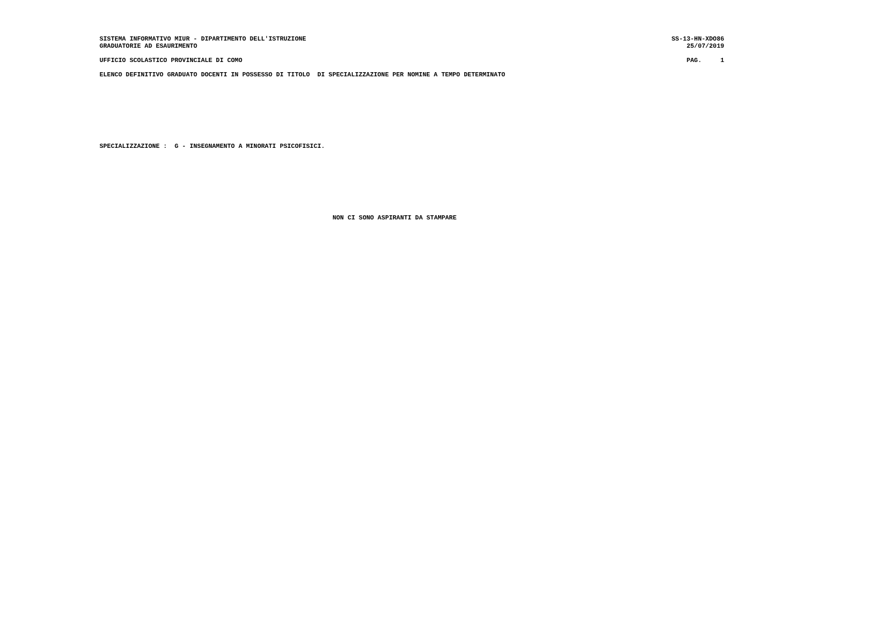SISTEMA INFORMATIVO MIUR - DIPARTIMENTO DELL'ISTRUZIONE SS-13-HN-XDO86
GRADUATORIE AD ESAURIMENTO 25/07/2019
UFFICIO SCOLASTICO PROVINCIALE DI COMO PAG. 1
ELENCO DEFINITIVO GRADUATO DOCENTI IN POSSESSO DI TITOLO DI SPECIALIZZAZIONE PER NOMINE A TEMPO DETERMINATO
SPECIALIZZAZIONE : G - INSEGNAMENTO A MINORATI PSICOFISICI.
NON CI SONO ASPIRANTI DA STAMPARE